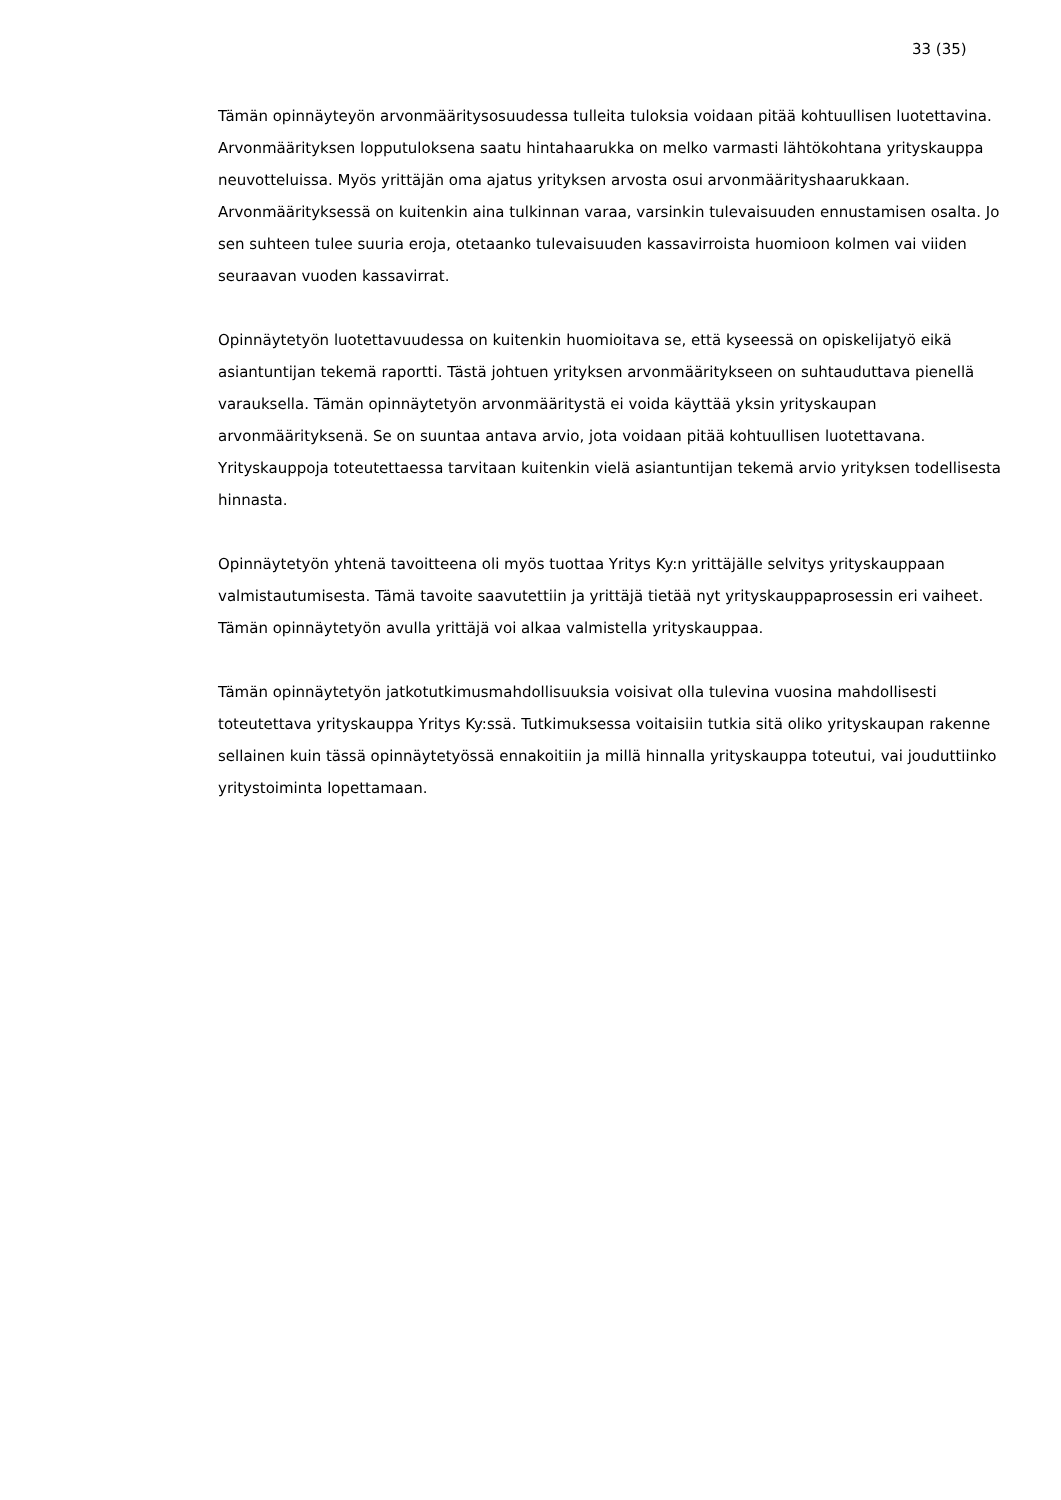33 (35)
Tämän opinnäyteyön arvonmääritysosuudessa tulleita tuloksia voidaan pitää kohtuullisen luotettavina. Arvonmäärityksen lopputuloksena saatu hintahaarukka on melko varmasti lähtökohtana yrityskauppa neuvotteluissa. Myös yrittäjän oma ajatus yrityksen arvosta osui arvonmääritys­haarukkaan. Arvonmäärityksessä on kuitenkin aina tulkinnan varaa, varsinkin tulevaisuuden ennustamisen osalta. Jo sen suhteen tulee suuria eroja, otetaanko tulevaisuuden kassavirroista huomioon kolmen vai viiden seuraavan vuoden kassavirrat.
Opinnäytetyön luotettavuudessa on kuitenkin huomioitava se, että kyseessä on opiskelijatyö eikä asiantuntijan tekemä raportti. Tästä johtuen yrityksen arvonmääritykseen on suhtauduttava pienellä varauksella. Tämän opinnäytetyön arvonmääritystä ei voida käyttää yksin yrityskaupan arvonmäärityksenä. Se on suuntaa antava arvio, jota voidaan pitää kohtuullisen luotettavana. Yrityskauppoja toteutettaessa tarvitaan kuitenkin vielä asiantuntijan tekemä arvio yrityksen todellisesta hinnasta.
Opinnäytetyön yhtenä tavoitteena oli myös tuottaa Yritys Ky:n yrittäjälle selvitys yrityskauppaan valmistautumisesta. Tämä tavoite saavutettiin ja yrittäjä tietää nyt yrityskauppaprosessin eri vaiheet. Tämän opinnäytetyön avulla yrittäjä voi alkaa valmistella yrityskauppaa.
Tämän opinnäytetyön jatkotutkimusmahdollisuuksia voisivat olla tulevina vuosina mahdollisesti toteutettava yrityskauppa Yritys Ky:ssä. Tutkimuksessa voitaisiin tutkia sitä oliko yrityskaupan rakenne sellainen kuin tässä opinnäytetyössä ennakoitiin ja millä hinnalla yrityskauppa toteutui, vai jouduttiinko yritystoiminta lopettamaan.